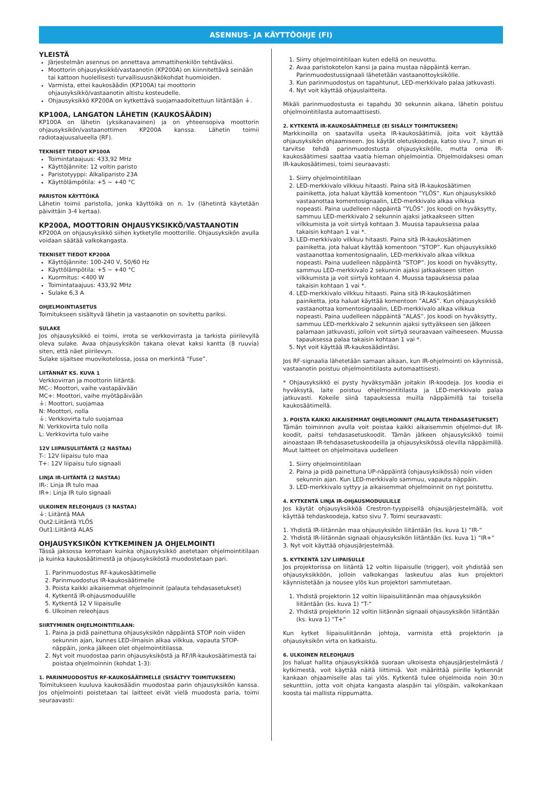ASENNUS- JA KÄYTTÖOHJE (FI)
YLEISTÄ
Järjestelmän asennus on annettava ammattihenkilön tehtäväksi.
Moottorin ohjausyksikkö/vastaanotin (KP200A) on kiinnitettävä seinään tai kattoon huolellisesti turvallisuusnäkökohdat huomioiden.
Varmista, ettei kaukosäädin (KP100A) tai moottorin ohjausyksikkö/vastaanotin altistu kosteudelle.
Ohjausyksikkö KP200A on kytkettävä suojamaadoitettuun liitäntään ⏚.
KP100A, LANGATON LÄHETIN (KAUKOSÄÄDIN)
KP100A on lähetin (yksikanavainen) ja on yhteensopiva moottorin ohjausyksikön/vastaanottimen KP200A kanssa. Lähetin toimii radiotaajuusalueella (RF).
TEKNISET TIEDOT KP100A
Toimintataajuus: 433,92 MHz
Käyttöjännite: 12 voltin paristo
Paristotyyppi: Alkaliparisto 23A
Käyttölämpötila: +5 ~ +40 °C
PARISTON KÄYTTÖIKÄ
Lähetin toimii paristolla, jonka käyttöikä on n. 1v (lähetintä käytetään päivittäin 3-4 kertaa).
KP200A, MOOTTORIN OHJAUSYKSIKKÖ/VASTAANOTIN
KP200A on ohjausyksikkö siihen kytketylle moottorille. Ohjausyksikön avulla voidaan säätää valkokangasta.
TEKNISET TIEDOT KP200A
Käyttöjännite: 100-240 V, 50/60 Hz
Käyttölämpötila: +5 ~ +40 °C
Kuormitus: <400 W
Toimintataajuus: 433,92 MHz
Sulake 6,3 A
OHJELMOINTIASETUS
Toimitukseen sisältyvä lähetin ja vastaanotin on sovitettu pariksi.
SULAKE
Jos ohjausyksikkö ei toimi, irrota se verkkovirrasta ja tarkista piirilevyllä oleva sulake. Avaa ohjausyksikön takana olevat kaksi kantta (8 ruuvia) siten, että näet piirilevyn.
Sulake sijaitsee muovikotelossa, jossa on merkintä “Fuse”.
LIITÄNNÄT KS. KUVA 1
Verkkovirran ja moottorin liitäntä:
MC-: Moottori, vaihe vastapäivään
MC+: Moottori, vaihe myötäpäivään
⏚: Moottori, suojamaa
N: Moottori, nolla
⏚: Verkkovirta tulo suojamaa
N: Verkkovirta tulo nolla
L: Verkkovirta tulo vaihe
12V LIIPAISULIITÄNTÄ (2 NASTAA)
T-: 12V liipaisu tulo maa
T+: 12V liipaisu tulo signaali
LINJA IR-LIITÄNTÄ (2 NASTAA)
IR-: Linja IR tulo maa
IR+: Linja IR tulo signaali
ULKOINEN RELEOHJAUS (3 NASTAA)
⏚: Liitäntä MAA
Out2:Liitäntä YLÖS
Out1:Liitäntä ALAS
OHJAUSYKSIKÖN KYTKEMINEN JA OHJELMOINTI
Tässä jaksossa kerrotaan kuinka ohjausyksikkö asetetaan ohjelmointitilaan ja kuinka kaukosäätimestä ja ohjausyksiköstä muodostetaan pari.
1. Parinmuodostus RF-kaukosäätimelle
2. Parinmuodostus IR-kaukosäätimelle
3. Poista kaikki aikaisemmat ohjelmoinnit (palauta tehdasasetukset)
4. Kytkentä IR-ohjausmoduulille
5. Kytkentä 12 V liipaisulle
6. Ulkoinen releohjaus
SIIRTYMINEN OHJELMOINTITILAAN:
1. Paina ja pidä painettuna ohjausyksikön näppäintä STOP noin viiden sekunnin ajan, kunnes LED-ilmaisin alkaa vilkkua, vapauta STOP-näppäin, jonka jälkeen olet ohjelmointitilassa.
2. Nyt voit muodostaa parin ohjausyksiköstä ja RF/IR-kaukosäätimestä tai poistaa ohjelmoinnin (kohdat 1-3):
1. PARINMUODOSTUS RF-KAUKOSÄÄTIMELLE (SISÄLTYY TOIMITUKSEEN)
Toimitukseen kuuluva kaukosäädin muodostaa parin ohjausyksikön kanssa. Jos ohjelmointi poistetaan tai laitteet eivät vielä muodosta paria, toimi seuraavasti:
1. Siirry ohjelmointitilaan kuten edellä on neuvottu.
2. Avaa paristokotelon kansi ja paina mustaa näppäintä kerran. Parinmuodostussignaali lähetetään vastaanottoyksikölle.
3. Kun parinmuodostus on tapahtunut, LED-merkkivalo palaa jatkuvasti.
4. Nyt voit käyttää ohjauslaitteita.
Mikäli parinmuodostusta ei tapahdu 30 sekunnin aikana, lähetin poistuu ohjelmointitilasta automaattisesti.
2. KYTKENTÄ IR-KAUKOSÄÄTIMELLE (EI SISÄLLY TOIMITUKSEEN)
Markkinoilla on saatavilla useita IR-kaukosäätimiä, joita voit käyttää ohjausyksikön ohjaamiseen. Jos käytät oletuskoodeja, katso sivu 7, sinun ei tarvitse tehdä parinmuodostusta ohjausyksikölle, mutta oma IR-kaukosäätimesi saattaa vaatia hieman ohjelmointia. Ohjelmoidaksesi oman IR-kaukosäätimesi, toimi seuraavasti:
1. Siirry ohjelmointitilaan
2. LED-merkkivalo vilkkuu hitaasti. Paina sitä IR-kaukosäätimen painiketta, jota haluat käyttää komentoon ”YLÖS”. Kun ohjausyksikkö vastaanottaa komentosignaalin, LED-merkkivalo alkaa vilkkua nopeasti. Paina uudelleen näppäintä ”YLÖS”. Jos koodi on hyväksytty, sammuu LED-merkkivalo 2 sekunnin ajaksi jatkaakseen sitten vilkkumista ja voit siirtyä kohtaan 3. Muussa tapauksessa palaa takaisin kohtaan 1 vai *.
3. LED-merkkivalo vilkkuu hitaasti. Paina sitä IR-kaukosäätimen painiketta, jota haluat käyttää komentoon ”STOP”. Kun ohjausyksikkö vastaanottaa komentosignaalin, LED-merkkivalo alkaa vilkkua nopeasti. Paina uudelleen näppäintä ”STOP”. Jos koodi on hyväksytty, sammuu LED-merkkivalo 2 sekunnin ajaksi jatkaakseen sitten vilkkumista ja voit siirtyä kohtaan 4. Muussa tapauksessa palaa takaisin kohtaan 1 vai *.
4. LED-merkkivalo vilkkuu hitaasti. Paina sitä IR-kaukosäätimen painiketta, jota haluat käyttää komentoon ”ALAS”. Kun ohjausyksikkö vastaanottaa komentosignaalin, LED-merkkivalo alkaa vilkkua nopeasti. Paina uudelleen näppäintä ”ALAS”. Jos koodi on hyväksytty, sammuu LED-merkkivalo 2 sekunnin ajaksi syttyäkseen sen jälkeen palamaan jatkuvasti, jolloin voit siirtyä seuraavaan vaiheeseen. Muussa tapauksessa palaa takaisin kohtaan 1 vai *.
5. Nyt voit käyttää IR-kaukosäädintäsi.
Jos RF-signaalia lähetetään samaan aikaan, kun IR-ohjelmointi on käynnissä, vastaanotin poistuu ohjelmointitilasta automaattisesti.
* Ohjausyksikkö ei pysty hyväksymään joitakin IR-koodeja. Jos koodia ei hyväksytä, laite poistuu ohjelmointitilasta ja LED-merkkivalo palaa jatkuvasti. Kokeile siinä tapauksessa muilla näppäimillä tai toisella kaukosäätimellä.
3. POISTA KAIKKI AIKAISEMMAT OHJELMOINNIT (PALAUTA TEHDASASETUKSET)
Tämän toiminnon avulla voit poistaa kaikki aikaisemmin ohjelmoi-dut IR-koodit, paitsi tehdasasetuskoodit. Tämän jälkeen ohjausyksikkö toimii ainoastaan IR-tehdasasetuskoodeilla ja ohjausyksikössä olevilla näppäimillä. Muut laitteet on ohjelmoitava uudelleen
1. Siirry ohjelmointitilaan
2. Paina ja pidä painettuna UP-näppäintä (ohjausyksikössä) noin viiden sekunnin ajan. Kun LED-merkkivalo sammuu, vapauta näppäin.
3. LED-merkkivalo syttyy ja aikaisemmat ohjelmoinnit on nyt poistettu.
4. KYTKENTÄ LINJA IR-OHJAUSMODUULILLE
Jos käytät ohjausyksikköä Crestron-tyyppisellä ohjausjärjestelmällä, voit käyttää tehdaskoodeja, katso sivu 7. Toimi seuraavasti:
1. Yhdistä IR-liitännän maa ohjausyksikön liitäntään (ks. kuva 1) “IR-“
2. Yhdistä IR-liitännän signaali ohjausyksikön liitäntään (ks. kuva 1) “IR+“
3. Nyt voit käyttää ohjausjärjestelmää.
5. KYTKENTÄ 12V LIIPAISULLE
Jos projektorissa on liitäntä 12 voltin liipaisulle (trigger), voit yhdistää sen ohjausyksikköön, jolloin valkokangas laskeutuu alas kun projektori käynnistetään ja nousee ylös kun projektori sammutetaan.
1. Yhdistä projektorin 12 voltin liipaisuliitännän maa ohjausyksikön liitäntään (ks. kuva 1) “T-“
2. Yhdistä projektorin 12 voltin liitännän signaali ohjausyksikön liitäntään (ks. kuva 1) “T+“
Kun kytket liipaisuliitännän johtoja, varmista että projektorin ja ohjausyksikön virta on katkaistu.
6. ULKOINEN RELEOHJAUS
Jos haluat hallita ohjausyksikköä suoraan ulkoisesta ohjausjärjestelmästä / kytkimestä, voit käyttää näitä liittimiä. Voit määrittää piirille kytkennät kankaan ohjaamiselle alas tai ylös. Kytkentä tulee ohjelmoida noin 30:n sekunttiin, jotta voit ohjata kangasta alaspäin tai ylöspäin, valkokankaan koosta tai mallista riippumatta.